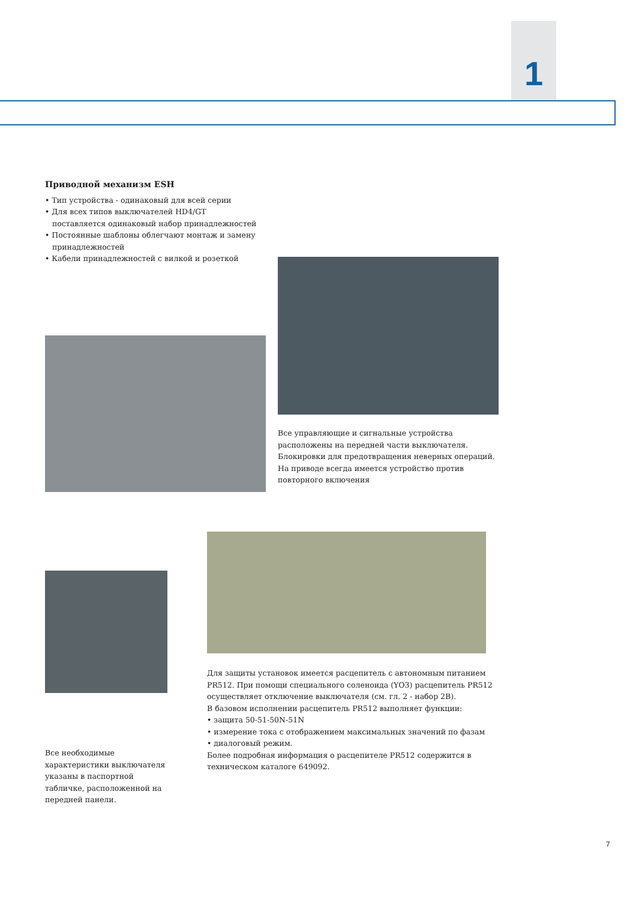1
Приводной механизм ESH
• Тип устройства - одинаковый для всей серии
• Для всех типов выключателей HD4/GT
поставляется одинаковый набор принадлежностей
• Постоянные шаблоны облегчают монтаж и замену
принадлежностей
• Кабели принадлежностей с вилкой и розеткой
Все управляющие и сигнальные устройства расположены на передней части выключателя. Блокировки для предотвращения неверных операций. На приводе всегда имеется устройство против повторного включения
Для защиты установок имеется расцепитель с автономным питанием PR512. При помощи специального соленоида (YO3) расцепитель PR512 осуществляет отключение выключателя (см. гл. 2 - набор 2B).
В базовом исполнении расцепитель PR512 выполняет функции:
• защита 50-51-50N-51N
• измерение тока с отображением максимальных значений по фазам
• диалоговый режим.
Более подробная информация о расцепителе PR512 содержится в техническом каталоге 649092.
Все необходимые характеристики выключателя указаны в паспортной табличке, расположенной на передней панели.
7